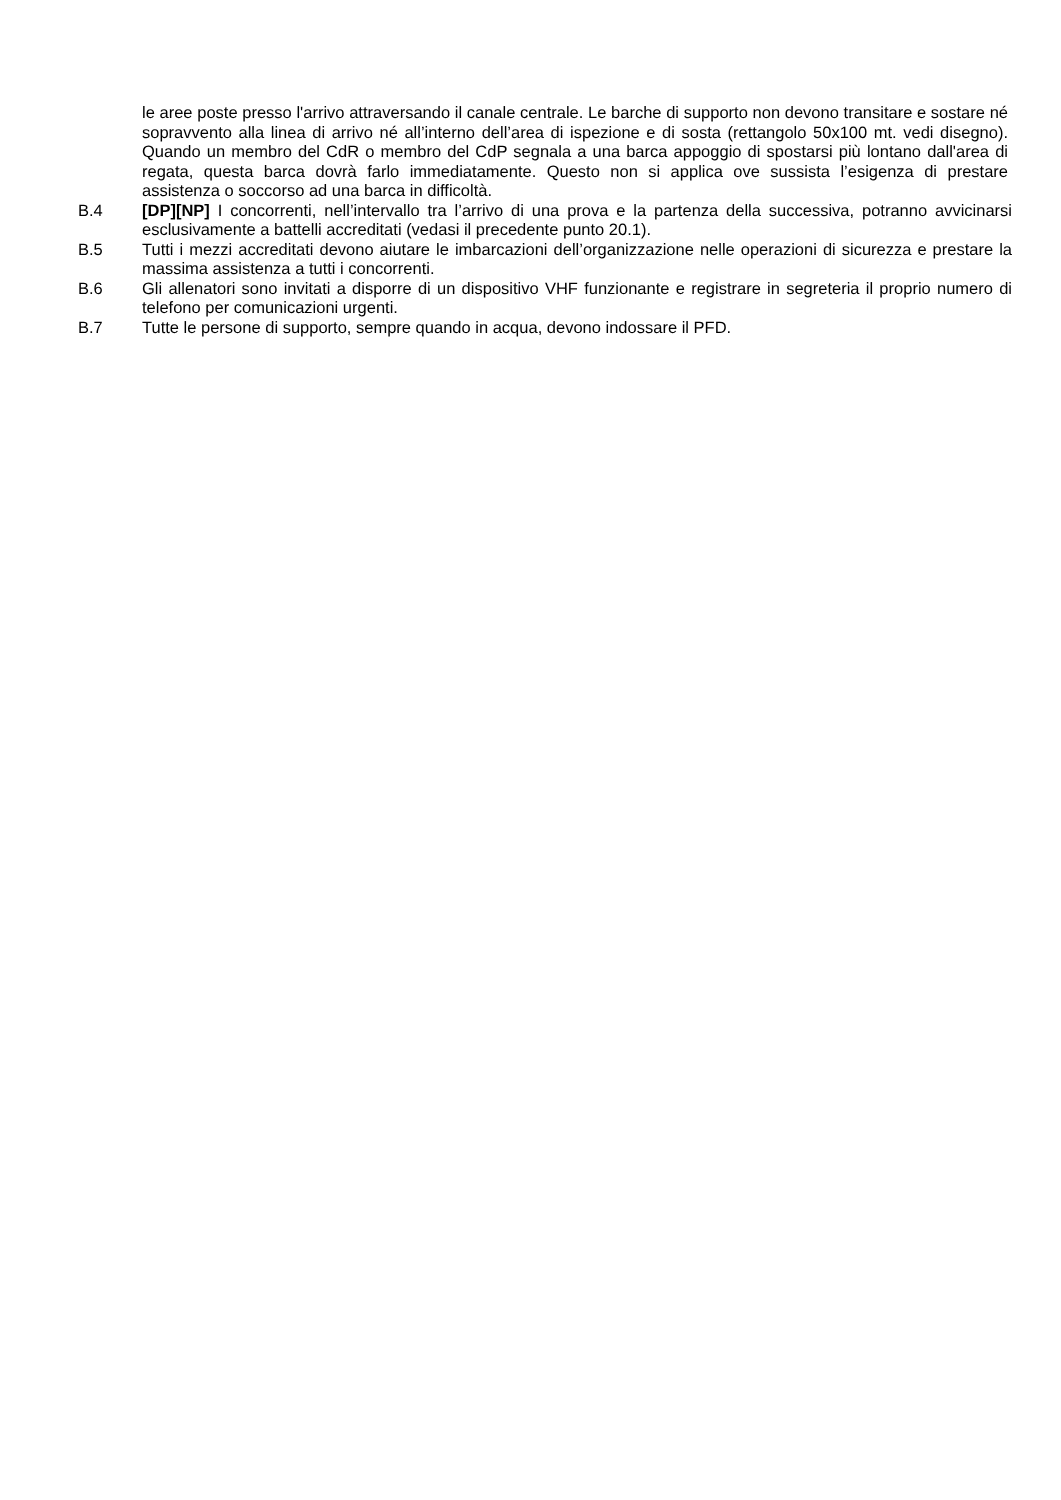le aree poste presso l'arrivo attraversando il canale centrale. Le barche di supporto non devono transitare e sostare né sopravvento alla linea di arrivo né all’interno dell’area di ispezione e di sosta (rettangolo 50x100 mt. vedi disegno). Quando un membro del CdR o membro del CdP segnala a una barca appoggio di spostarsi più lontano dall'area di regata, questa barca dovrà farlo immediatamente. Questo non si applica ove sussista l’esigenza di prestare assistenza o soccorso ad una barca in difficoltà.
B.4 [DP][NP] I concorrenti, nell’intervallo tra l’arrivo di una prova e la partenza della successiva, potranno avvicinarsi esclusivamente a battelli accreditati (vedasi il precedente punto 20.1).
B.5 Tutti i mezzi accreditati devono aiutare le imbarcazioni dell’organizzazione nelle operazioni di sicurezza e prestare la massima assistenza a tutti i concorrenti.
B.6 Gli allenatori sono invitati a disporre di un dispositivo VHF funzionante e registrare in segreteria il proprio numero di telefono per comunicazioni urgenti.
B.7 Tutte le persone di supporto, sempre quando in acqua, devono indossare il PFD.